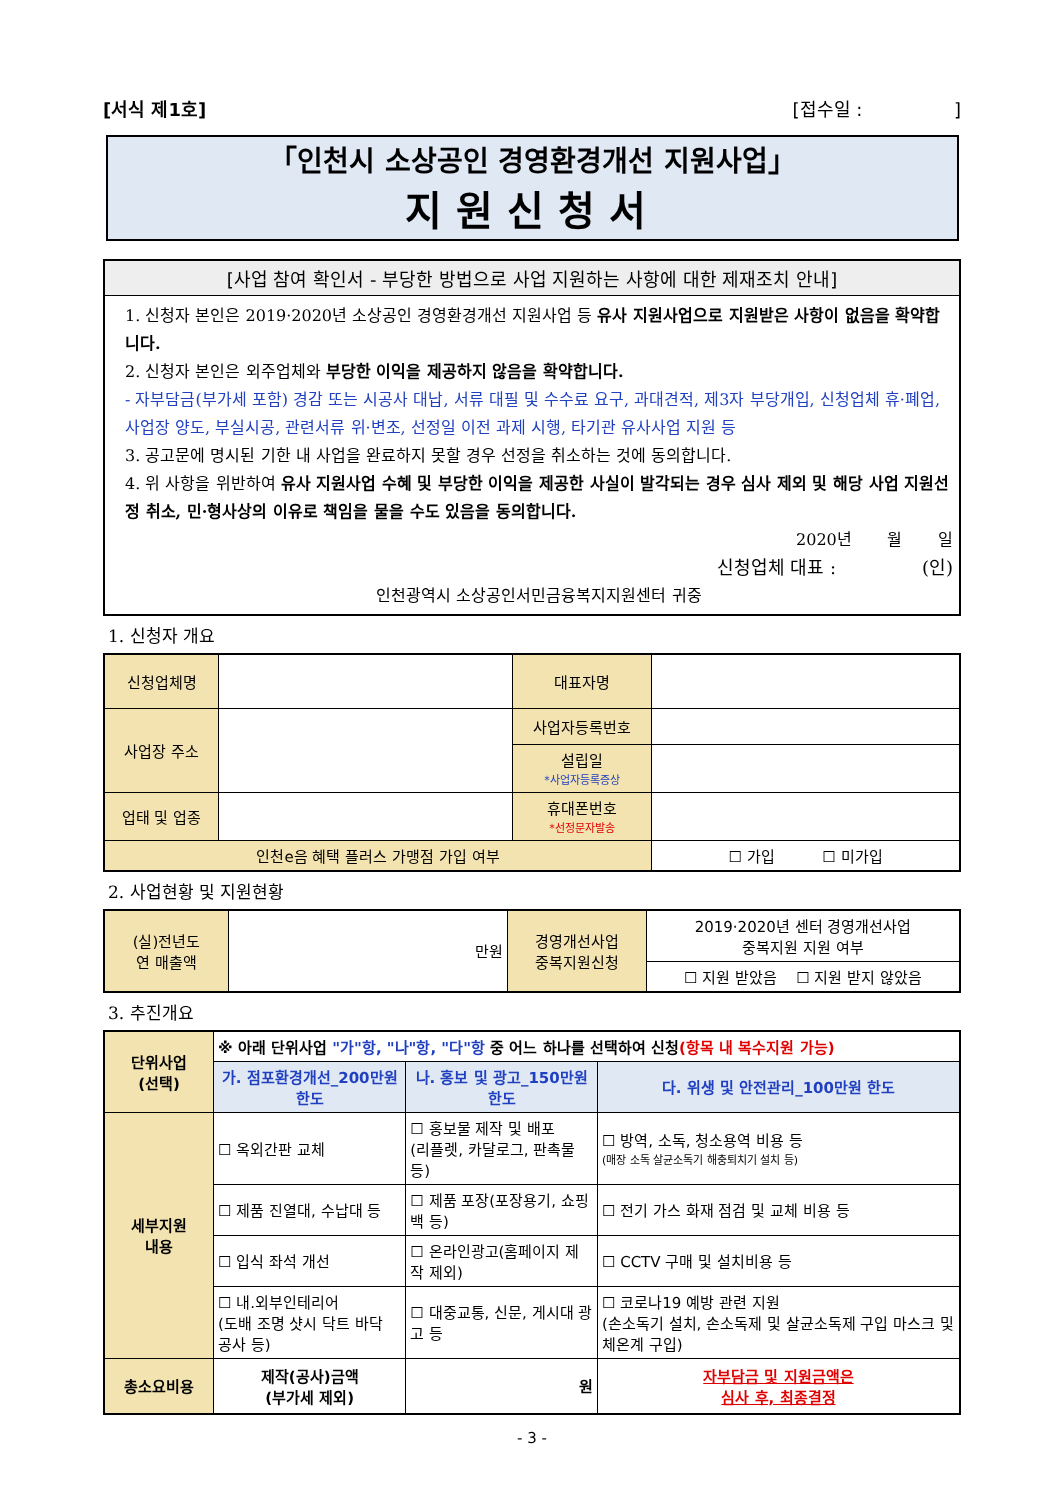[서식 제1호] [접수일 : ]
「인천시 소상공인 경영환경개선 지원사업」
지원신청서
[사업 참여 확인서 - 부당한 방법으로 사업 지원하는 사항에 대한 제재조치 안내]
1. 신청자 본인은 2019·2020년 소상공인 경영환경개선 지원사업 등 유사 지원사업으로 지원받은 사항이 없음을 확약합니다.
2. 신청자 본인은 외주업체와 부당한 이익을 제공하지 않음을 확약합니다.
- 자부담금(부가세 포함) 경감 또는 시공사 대납, 서류 대필 및 수수료 요구, 과대견적, 제3자 부당개입, 신청업체 휴·폐업, 사업장 양도, 부실시공, 관련서류 위·변조, 선정일 이전 과제 시행, 타기관 유사사업 지원 등
3. 공고문에 명시된 기한 내 사업을 완료하지 못할 경우 선정을 취소하는 것에 동의합니다.
4. 위 사항을 위반하여 유사 지원사업 수혜 및 부당한 이익을 제공한 사실이 발각되는 경우 심사 제외 및 해당 사업 지원선정 취소, 민·형사상의 이유로 책임을 물을 수도 있음을 동의합니다.
2020년 월 일
신청업체 대표 : (인)
인천광역시 소상공인서민금융복지지원센터 귀중
1. 신청자 개요
| 신청업체명 | | 대표자명 | |
| 사업장 주소 | | 사업자등록번호 | |
| | | 설립일 *사업자등록증상 | |
| 업태 및 업종 | | 휴대폰번호 *선정문자발송 | |
| 인천e음 혜택 플러스 가맹점 가입 여부 | | | ☐ 가입 ☐ 미가입 |
2. 사업현황 및 지원현황
| (실)전년도 연 매출액 | 만원 | 경영개선사업 중복지원신청 | 2019·2020년 센터 경영개선사업 중복지원 지원 여부 |
| | | | ☐ 지원 받았음 ☐ 지원 받지 않았음 |
3. 추진개요
| 단위사업 (선택) | ※ 아래 단위사업 "가"항, "나"항, "다"항 중 어느 하나를 선택하여 신청 (항목 내 복수지원 가능) | | |
| | 가. 점포환경개선_200만원 한도 | 나. 홍보 및 광고_150만원 한도 | 다. 위생 및 안전관리_100만원 한도 |
| 세부지원 내용 | ☐ 옥외간판 교체 | ☐ 홍보물 제작 및 배포 (리플렛, 카달로그, 판촉물 등) | ☐ 방역, 소독, 청소용역 비용 등 (매장 소독 살균소독기 해충퇴치기 설치 등) |
| | ☐ 제품 진열대, 수납대 등 | ☐ 제품 포장(포장용기, 쇼핑백 등) | ☐ 전기 가스 화재 점검 및 교체 비용 등 |
| | ☐ 입식 좌석 개선 | ☐ 온라인광고(홈페이지 제작 제외) | ☐ CCTV 구매 및 설치비용 등 |
| | ☐ 내.외부인테리어 (도배 조명 샷시 닥트 바닥 공사 등) | ☐ 대중교통, 신문, 게시대 광고 등 | ☐ 코로나19 예방 관련 지원 (손소독기 설치, 손소독제 및 살균소독제 구입 마스크 및 체온계 구입) |
| 총소요비용 | 제작(공사)금액 (부가세 제외) | 원 | 자부담금 및 지원금액은 심사 후, 최종결정 |
- 3 -